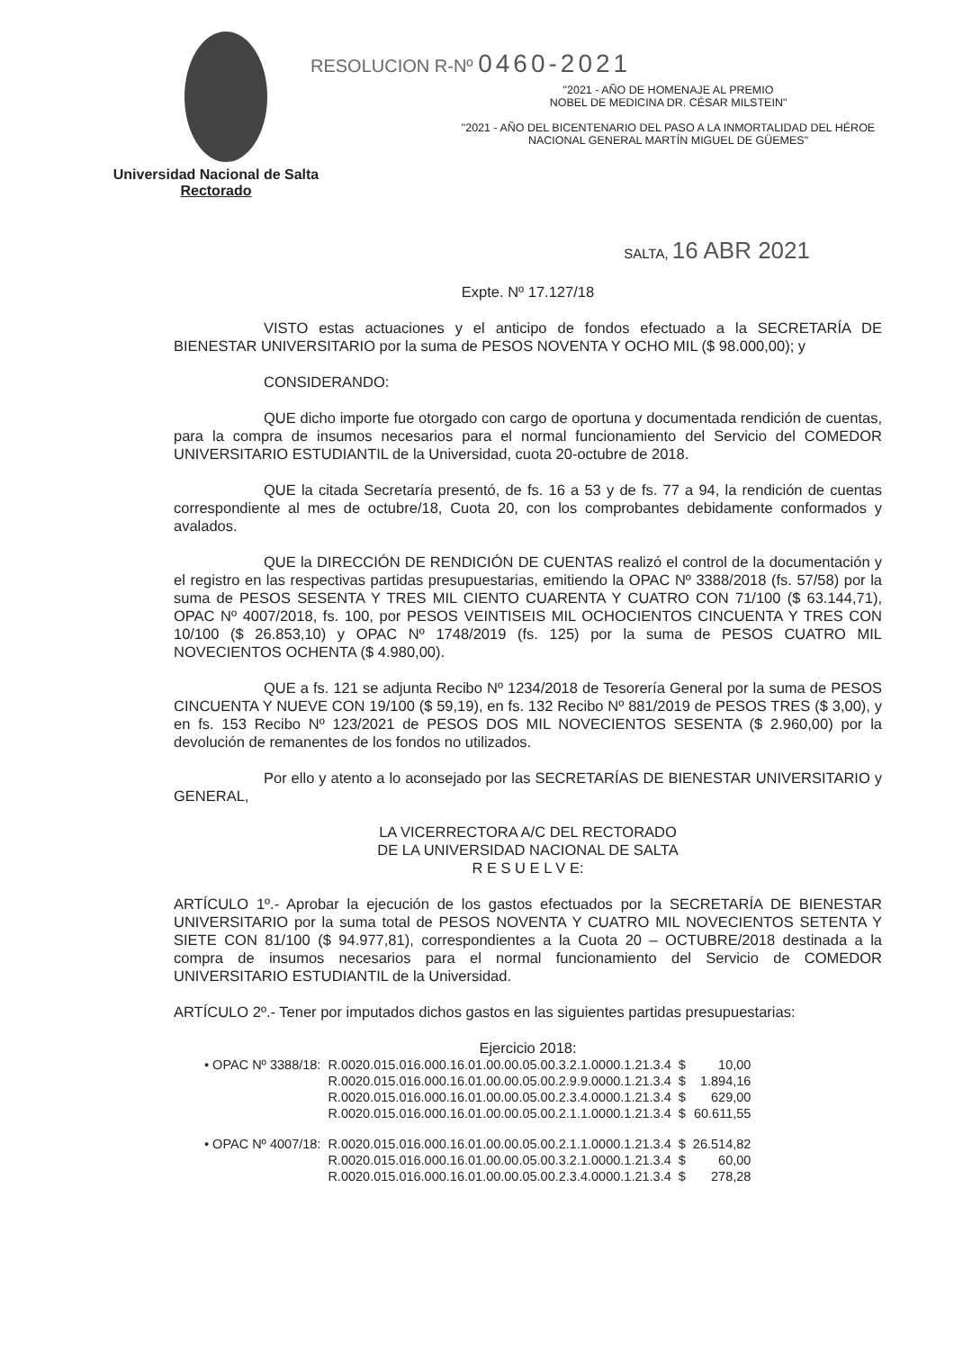RESOLUCION R-Nº 0460-2021
"2021 - AÑO DE HOMENAJE AL PREMIO
NOBEL DE MEDICINA DR. CÉSAR MILSTEIN"
"2021 - AÑO DEL BICENTENARIO DEL PASO A LA INMORTALIDAD DEL HÉROE
NACIONAL GENERAL MARTÍN MIGUEL DE GÜEMES"
Universidad Nacional de Salta
Rectorado
SALTA, 16 ABR 2021
Expte. Nº 17.127/18
VISTO estas actuaciones y el anticipo de fondos efectuado a la SECRETARÍA DE BIENESTAR UNIVERSITARIO por la suma de PESOS NOVENTA Y OCHO MIL ($ 98.000,00); y
CONSIDERANDO:
QUE dicho importe fue otorgado con cargo de oportuna y documentada rendición de cuentas, para la compra de insumos necesarios para el normal funcionamiento del Servicio del COMEDOR UNIVERSITARIO ESTUDIANTIL de la Universidad, cuota 20-octubre de 2018.
QUE la citada Secretaría presentó, de fs. 16 a 53 y de fs. 77 a 94, la rendición de cuentas correspondiente al mes de octubre/18, Cuota 20, con los comprobantes debidamente conformados y avalados.
QUE la DIRECCIÓN DE RENDICIÓN DE CUENTAS realizó el control de la documentación y el registro en las respectivas partidas presupuestarias, emitiendo la OPAC Nº 3388/2018 (fs. 57/58) por la suma de PESOS SESENTA Y TRES MIL CIENTO CUARENTA Y CUATRO CON 71/100 ($ 63.144,71), OPAC Nº 4007/2018, fs. 100, por PESOS VEINTISEIS MIL OCHOCIENTOS CINCUENTA Y TRES CON 10/100 ($ 26.853,10) y OPAC Nº 1748/2019 (fs. 125) por la suma de PESOS CUATRO MIL NOVECIENTOS OCHENTA ($ 4.980,00).
QUE a fs. 121 se adjunta Recibo Nº 1234/2018 de Tesorería General por la suma de PESOS CINCUENTA Y NUEVE CON 19/100 ($ 59,19), en fs. 132 Recibo Nº 881/2019 de PESOS TRES ($ 3,00), y en fs. 153 Recibo Nº 123/2021 de PESOS DOS MIL NOVECIENTOS SESENTA ($ 2.960,00) por la devolución de remanentes de los fondos no utilizados.
Por ello y atento a lo aconsejado por las SECRETARÍAS DE BIENESTAR UNIVERSITARIO y GENERAL,
LA VICERRECTORA A/C DEL RECTORADO
DE LA UNIVERSIDAD NACIONAL DE SALTA
R E S U E L V E:
ARTÍCULO 1º.- Aprobar la ejecución de los gastos efectuados por la SECRETARÍA DE BIENESTAR UNIVERSITARIO por la suma total de PESOS NOVENTA Y CUATRO MIL NOVECIENTOS SETENTA Y SIETE CON 81/100 ($ 94.977,81), correspondientes a la Cuota 20 – OCTUBRE/2018 destinada a la compra de insumos necesarios para el normal funcionamiento del Servicio de COMEDOR UNIVERSITARIO ESTUDIANTIL de la Universidad.
ARTÍCULO 2º.- Tener por imputados dichos gastos en las siguientes partidas presupuestarias:
Ejercicio 2018:
| • OPAC Nº 3388/18: | R.0020.015.016.000.16.01.00.00.05.00.3.2.1.0000.1.21.3.4 | $ | 10,00 |
| | R.0020.015.016.000.16.01.00.00.05.00.2.9.9.0000.1.21.3.4 | $ | 1.894,16 |
| | R.0020.015.016.000.16.01.00.00.05.00.2.3.4.0000.1.21.3.4 | $ | 629,00 |
| | R.0020.015.016.000.16.01.00.00.05.00.2.1.1.0000.1.21.3.4 | $ | 60.611,55 |
| • OPAC Nº 4007/18: | R.0020.015.016.000.16.01.00.00.05.00.2.1.1.0000.1.21.3.4 | $ | 26.514,82 |
| | R.0020.015.016.000.16.01.00.00.05.00.3.2.1.0000.1.21.3.4 | $ | 60,00 |
| | R.0020.015.016.000.16.01.00.00.05.00.2.3.4.0000.1.21.3.4 | $ | 278,28 |